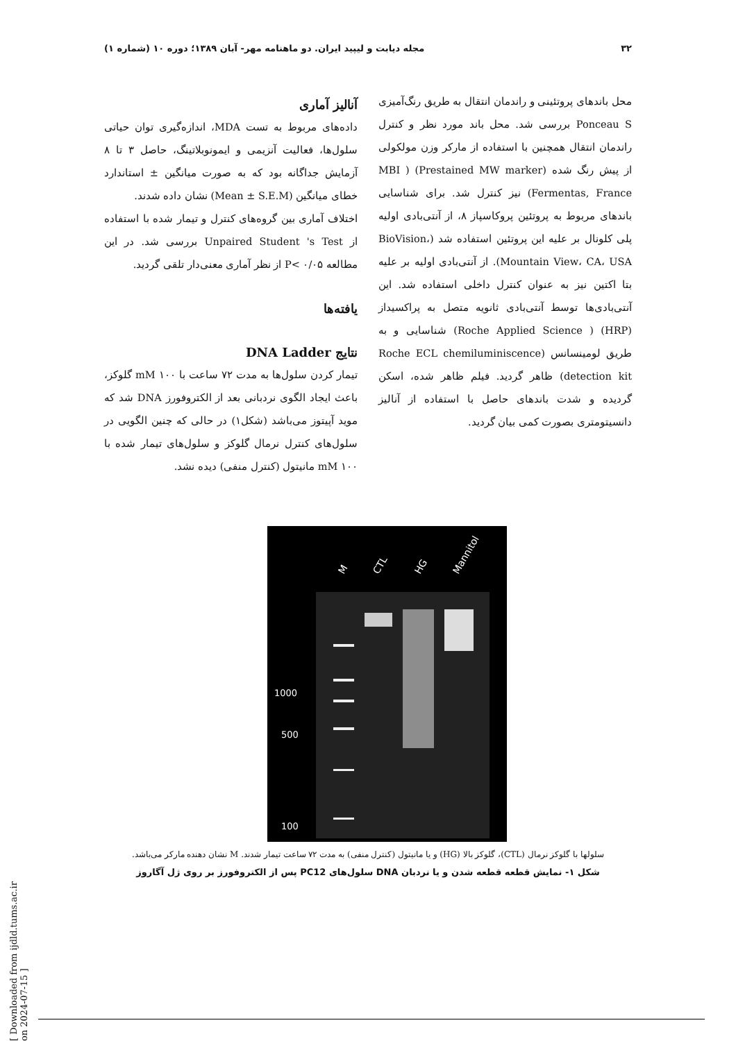۳۲ مجله دیابت و لیپید ایران. دو ماهنامه مهر- آبان ۱۳۸۹؛ دوره ۱۰ (شماره ۱)
محل باندهای پروتئینی و راندمان انتقال به طریق رنگ‌آمیزی Ponceau S بررسی شد. محل باند مورد نظر و کنترل راندمان انتقال همچنین با استفاده از مارکر وزن مولکولی از پیش رنگ شده (Prestained MW marker) ( MBI Fermentas, France) نیز کنترل شد. برای شناسایی باندهای مربوط به پروتئین پروکاسپاز ۸، از آنتی‌بادی اولیه پلی کلونال بر علیه این پروتئین استفاده شد (BioVision، Mountain View، CA، USA). از آنتی‌بادی اولیه بر علیه بتا اکتین نیز به عنوان کنترل داخلی استفاده شد. این آنتی‌بادی‌ها توسط آنتی‌بادی ثانویه متصل به پراکسیداز (HRP) ( Roche Applied Science) شناسایی و به طریق لومینسانس (Roche ECL chemiluminiscence detection kit) ظاهر گردید. فیلم ظاهر شده، اسکن گردیده و شدت باندهای حاصل با استفاده از آنالیز دانسیتومتری بصورت کمی بیان گردید.
آنالیز آماری
داده‌های مربوط به تست MDA، اندازه‌گیری توان حیاتی سلول‌ها، فعالیت آنزیمی و ایمونوبلاتینگ، حاصل ۳ تا ۸ آزمایش جداگانه بود که به صورت میانگین ± استاندارد خطای میانگین (Mean ± S.E.M) نشان داده شدند.
اختلاف آماری بین گروه‌های کنترل و تیمار شده با استفاده از Unpaired Student 's Test بررسی شد. در این مطالعه P< ۰/۰۵ از نظر آماری معنی‌دار تلقی گردید.
یافته‌ها
نتایج DNA Ladder
تیمار کردن سلول‌ها به مدت ۷۲ ساعت با mM ۱۰۰ گلوکز، باعث ایجاد الگوی نردبانی بعد از الکتروفورز DNA شد که موید آپیتوز می‌باشد (شکل۱) در حالی که چنین الگویی در سلول‌های کنترل نرمال گلوکز و سلول‌های تیمار شده با mM ۱۰۰ مانیتول (کنترل منفی) دیده نشد.
M
CTL
HG
Mannitol
1000
500
100
سلولها با گلوکز نرمال (CTL)، گلوکز بالا (HG) و یا مانیتول (کنترل منفی) به مدت ۷۲ ساعت تیمار شدند. M نشان دهنده مارکر می‌باشد.
شکل ۱- نمایش قطعه قطعه شدن و یا نردبان DNA سلول‌های PC12 پس از الکتروفورز بر روی ژل آگاروز
[ Downloaded from ijdld.tums.ac.ir on 2024-07-15 ]